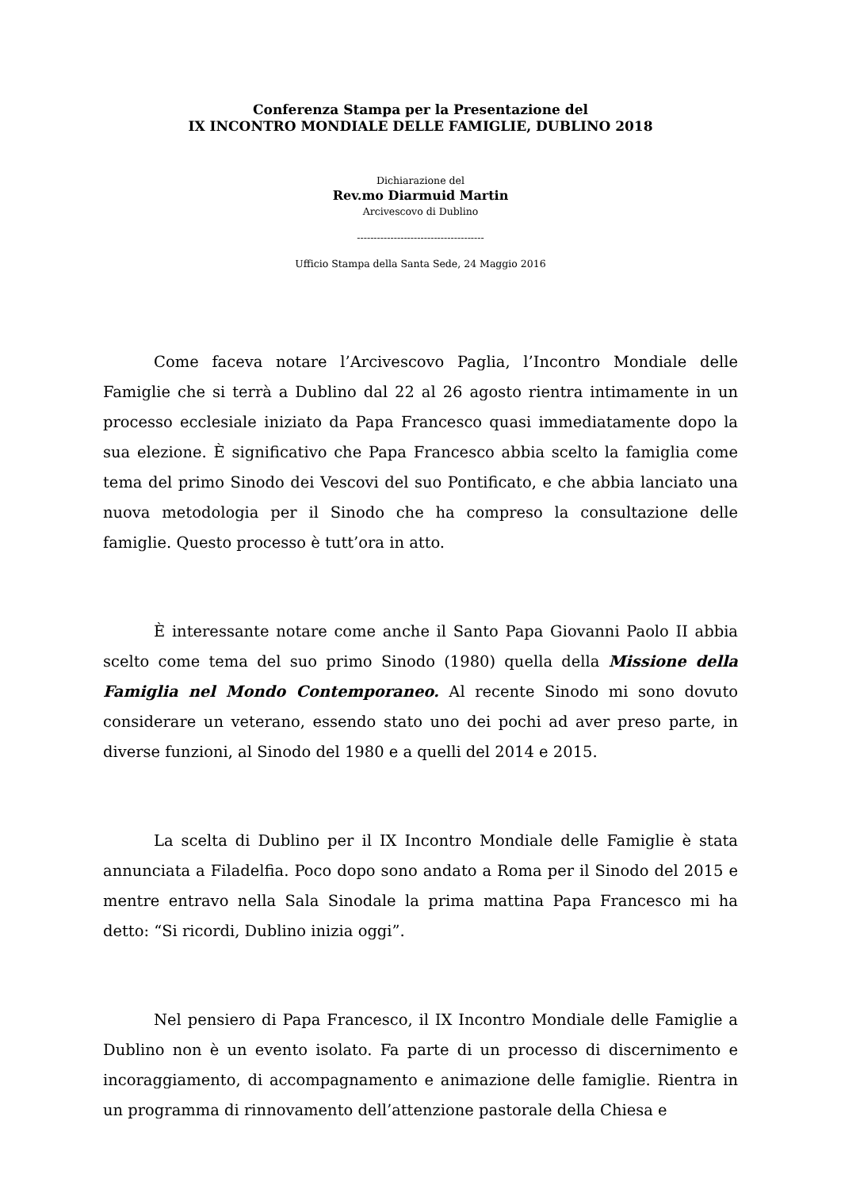Conferenza Stampa per la Presentazione del
IX INCONTRO MONDIALE DELLE FAMIGLIE, DUBLINO 2018
Dichiarazione del
Rev.mo Diarmuid Martin
Arcivescovo di Dublino
--------------------------------------
Ufficio Stampa della Santa Sede, 24 Maggio 2016
Come faceva notare l’Arcivescovo Paglia, l’Incontro Mondiale delle Famiglie che si terrà a Dublino dal 22 al 26 agosto rientra intimamente in un processo ecclesiale iniziato da Papa Francesco quasi immediatamente dopo la sua elezione. È significativo che Papa Francesco abbia scelto la famiglia come tema del primo Sinodo dei Vescovi del suo Pontificato, e che abbia lanciato una nuova metodologia per il Sinodo che ha compreso la consultazione delle famiglie. Questo processo è tutt’ora in atto.
È interessante notare come anche il Santo Papa Giovanni Paolo II abbia scelto come tema del suo primo Sinodo (1980) quella della Missione della Famiglia nel Mondo Contemporaneo. Al recente Sinodo mi sono dovuto considerare un veterano, essendo stato uno dei pochi ad aver preso parte, in diverse funzioni, al Sinodo del 1980 e a quelli del 2014 e 2015.
La scelta di Dublino per il IX Incontro Mondiale delle Famiglie è stata annunciata a Filadelfia. Poco dopo sono andato a Roma per il Sinodo del 2015 e mentre entravo nella Sala Sinodale la prima mattina Papa Francesco mi ha detto: “Si ricordi, Dublino inizia oggi”.
Nel pensiero di Papa Francesco, il IX Incontro Mondiale delle Famiglie a Dublino non è un evento isolato. Fa parte di un processo di discernimento e incoraggiamento, di accompagnamento e animazione delle famiglie. Rientra in un programma di rinnovamento dell’attenzione pastorale della Chiesa e